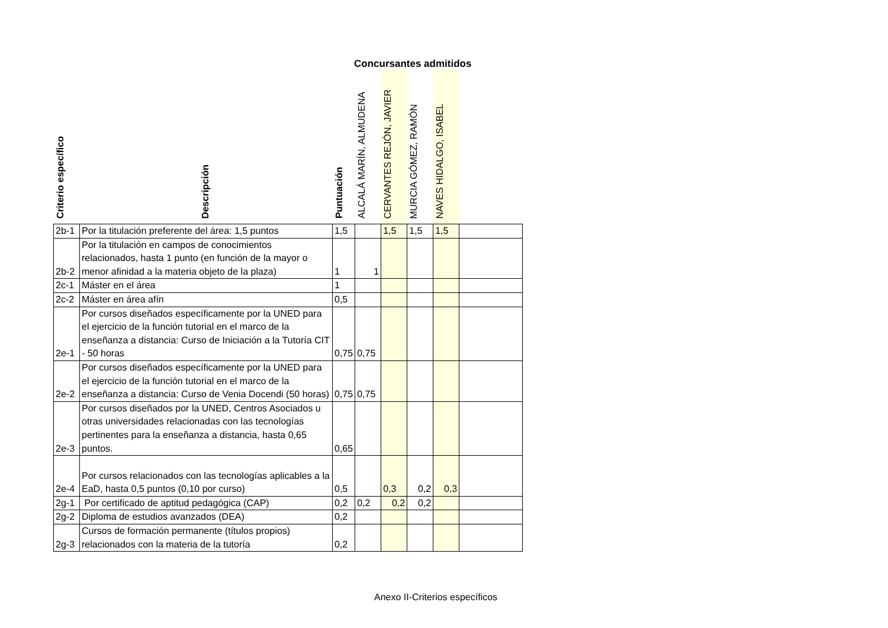Concursantes admitidos
| Criterio específico | Descripción | Puntuación | ALCALÁ MARÍN, ALMUDENA | CERVANTES REJÓN, JAVIER | MURCIA GÓMEZ, RAMÓN | NAVES HIDALGO, ISABEL | |
| --- | --- | --- | --- | --- | --- | --- | --- |
| 2b-1 | Por la titulación preferente del área: 1,5 puntos | 1,5 | | 1,5 | 1,5 | 1,5 | |
| 2b-2 | Por la titulación en campos de conocimientos relacionados, hasta 1 punto (en función de la mayor o menor afinidad a la materia objeto de la plaza) | 1 | 1 | | | | |
| 2c-1 | Máster en el área | 1 | | | | | |
| 2c-2 | Máster en área afín | 0,5 | | | | | |
| 2e-1 | Por cursos diseñados específicamente por la UNED para el ejercicio de la función tutorial en el marco de la enseñanza a distancia: Curso de Iniciación a la Tutoría CIT - 50 horas | 0,75 | 0,75 | | | | |
| 2e-2 | Por cursos diseñados específicamente por la UNED para el ejercicio de la función tutorial en el marco de la enseñanza a distancia: Curso de Venia Docendi (50 horas) | 0,75 | 0,75 | | | | |
| 2e-3 | Por cursos diseñados por la UNED, Centros Asociados u otras universidades relacionadas con las tecnologías pertinentes para la enseñanza a distancia, hasta 0,65 puntos. | 0,65 | | | | | |
| 2e-4 | Por cursos relacionados con las tecnologías aplicables a la EaD, hasta 0,5 puntos (0,10 por curso) | 0,5 | | 0,3 | 0,2 | 0,3 | |
| 2g-1 | Por certificado de aptitud pedagógica (CAP) | 0,2 | 0,2 | 0,2 | 0,2 | | |
| 2g-2 | Diploma de estudios avanzados (DEA) | 0,2 | | | | | |
| 2g-3 | Cursos de formación permanente (títulos propios) relacionados con la materia de la tutoría | 0,2 | | | | | |
Anexo II-Criterios específicos